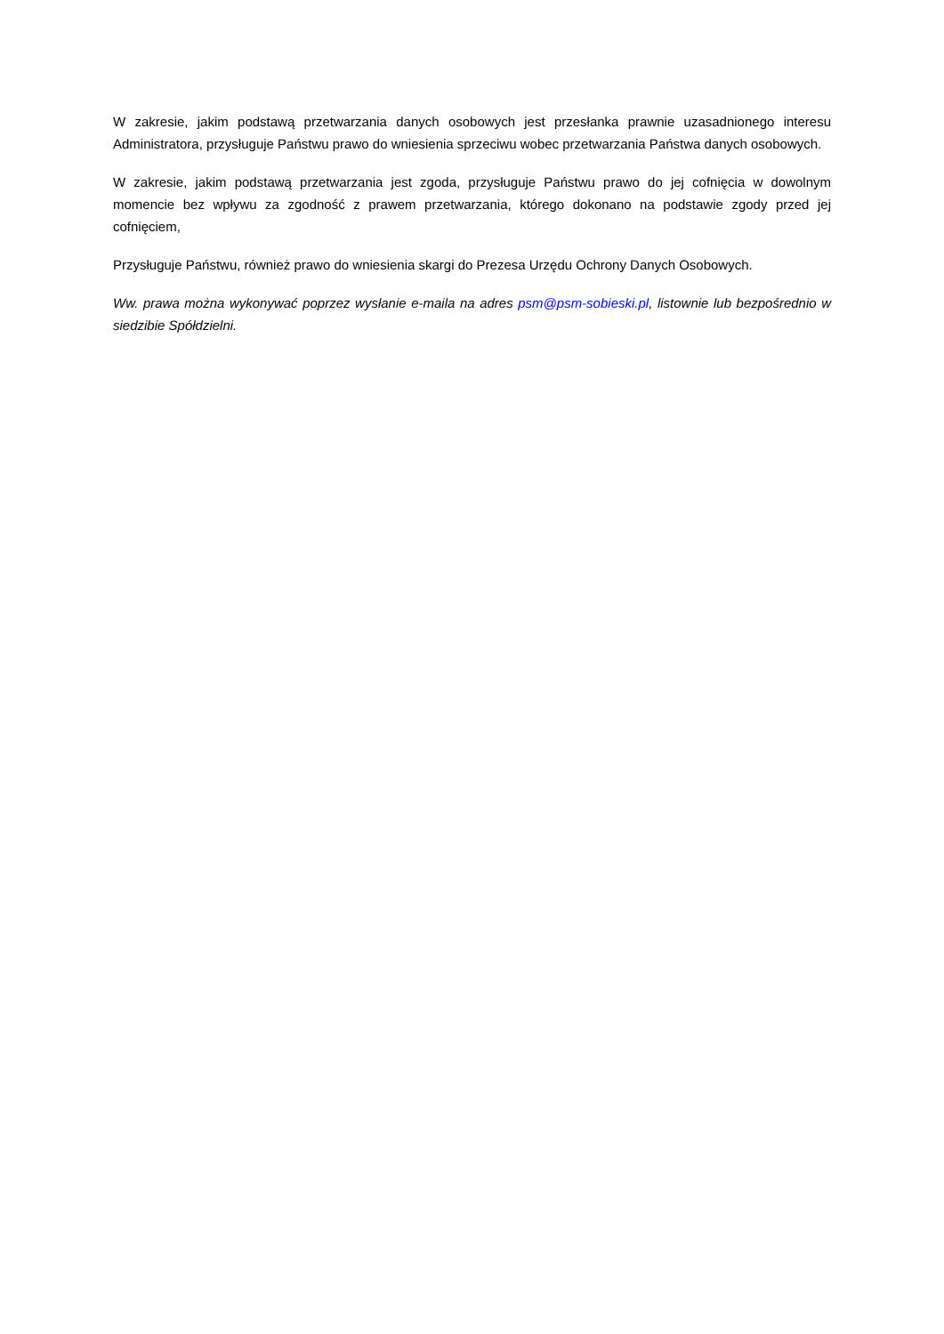W zakresie, jakim podstawą przetwarzania danych osobowych jest przesłanka prawnie uzasadnionego interesu Administratora, przysługuje Państwu prawo do wniesienia sprzeciwu wobec przetwarzania Państwa danych osobowych.
W zakresie, jakim podstawą przetwarzania jest zgoda, przysługuje Państwu prawo do jej cofnięcia w dowolnym momencie bez wpływu za zgodność z prawem przetwarzania, którego dokonano na podstawie zgody przed jej cofnięciem,
Przysługuje Państwu, również prawo do wniesienia skargi do Prezesa Urzędu Ochrony Danych Osobowych.
Ww. prawa można wykonywać poprzez wysłanie e-maila na adres psm@psm-sobieski.pl, listownie lub bezpośrednio w siedzibie Spółdzielni.